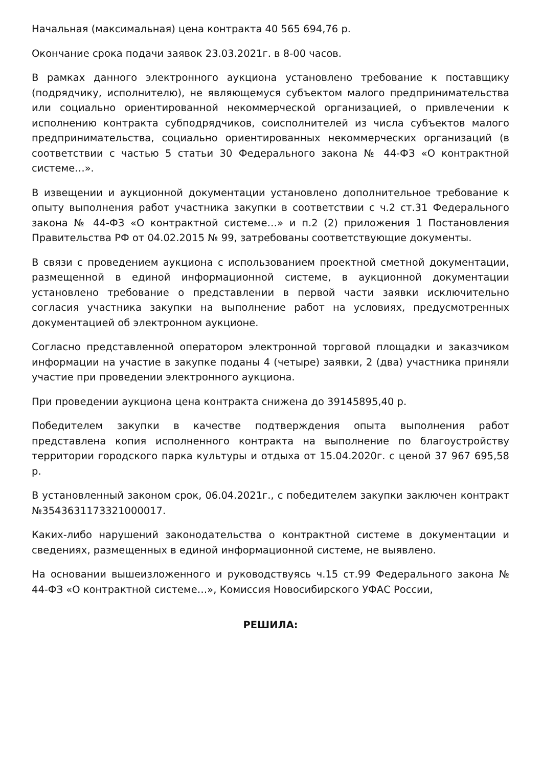Начальная (максимальная) цена контракта 40 565 694,76 р.
Окончание срока подачи заявок 23.03.2021г. в 8-00 часов.
В рамках данного электронного аукциона установлено требование к поставщику (подрядчику, исполнителю), не являющемуся субъектом малого предпринимательства или социально ориентированной некоммерческой организацией, о привлечении к исполнению контракта субподрядчиков, соисполнителей из числа субъектов малого предпринимательства, социально ориентированных некоммерческих организаций (в соответствии с частью 5 статьи 30 Федерального закона № 44-ФЗ «О контрактной системе…».
В извещении и аукционной документации установлено дополнительное требование к опыту выполнения работ участника закупки в соответствии с ч.2 ст.31 Федерального закона № 44-ФЗ «О контрактной системе…» и п.2 (2) приложения 1 Постановления Правительства РФ от 04.02.2015 № 99, затребованы соответствующие документы.
В связи с проведением аукциона с использованием проектной сметной документации, размещенной в единой информационной системе, в аукционной документации установлено требование о представлении в первой части заявки исключительно согласия участника закупки на выполнение работ на условиях, предусмотренных документацией об электронном аукционе.
Согласно представленной оператором электронной торговой площадки и заказчиком информации на участие в закупке поданы 4 (четыре) заявки, 2 (два) участника приняли участие при проведении электронного аукциона.
При проведении аукциона цена контракта снижена до 39145895,40 р.
Победителем закупки в качестве подтверждения опыта выполнения работ представлена копия исполненного контракта на выполнение по благоустройству территории городского парка культуры и отдыха от 15.04.2020г. с ценой 37 967 695,58 р.
В установленный законом срок, 06.04.2021г., с победителем закупки заключен контракт №3543631173321000017.
Каких-либо нарушений законодательства о контрактной системе в документации и сведениях, размещенных в единой информационной системе, не выявлено.
На основании вышеизложенного и руководствуясь ч.15 ст.99 Федерального закона № 44-ФЗ «О контрактной системе…», Комиссия Новосибирского УФАС России,
РЕШИЛА: